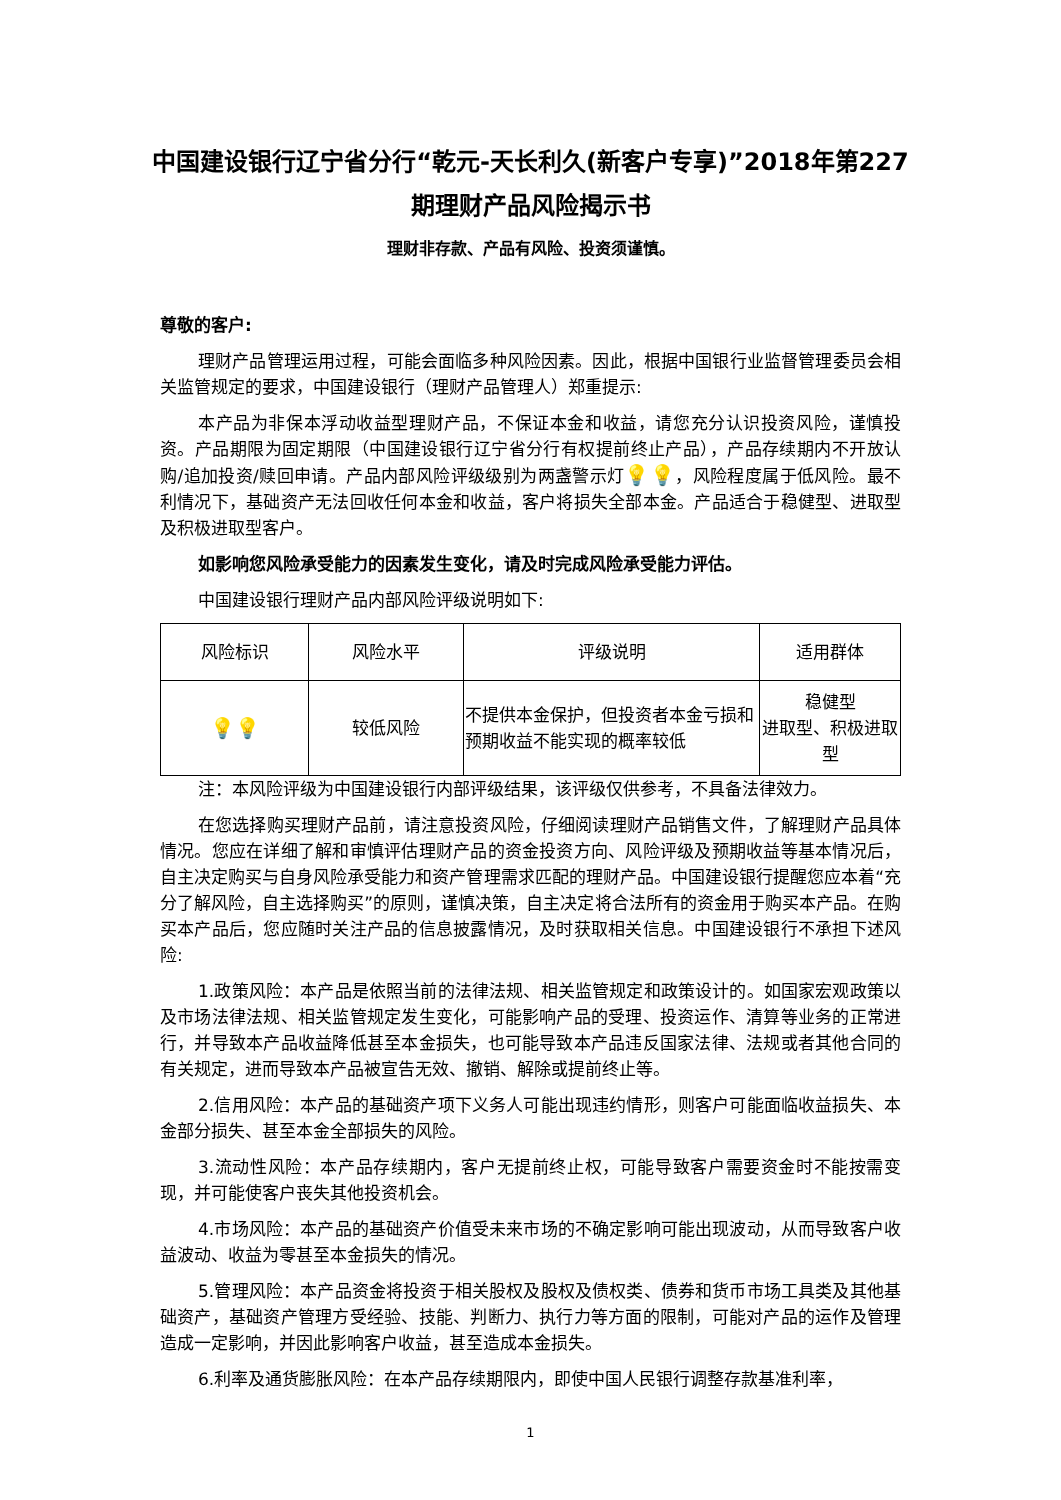中国建设银行辽宁省分行“乾元-天长利久(新客户专享)”2018年第227期理财产品风险揭示书
理财非存款、产品有风险、投资须谨慎。
尊敬的客户:
理财产品管理运用过程，可能会面临多种风险因素。因此，根据中国银行业监督管理委员会相关监管规定的要求，中国建设银行（理财产品管理人）郑重提示:
本产品为非保本浮动收益型理财产品，不保证本金和收益，请您充分认识投资风险，谨慎投资。产品期限为固定期限（中国建设银行辽宁省分行有权提前终止产品），产品存续期内不开放认购/追加投资/赎回申请。产品内部风险评级级别为两盏警示灯💡💡，风险程度属于低风险。最不利情况下，基础资产无法回收任何本金和收益，客户将损失全部本金。产品适合于稳健型、进取型及积极进取型客户。
如影响您风险承受能力的因素发生变化，请及时完成风险承受能力评估。
中国建设银行理财产品内部风险评级说明如下:
| 风险标识 | 风险水平 | 评级说明 | 适用群体 |
| --- | --- | --- | --- |
| 💡💡 | 较低风险 | 不提供本金保护，但投资者本金亏损和预期收益不能实现的概率较低 | 稳健型 进取型、积极进取型 |
注：本风险评级为中国建设银行内部评级结果，该评级仅供参考，不具备法律效力。
在您选择购买理财产品前，请注意投资风险，仔细阅读理财产品销售文件，了解理财产品具体情况。您应在详细了解和审慎评估理财产品的资金投资方向、风险评级及预期收益等基本情况后，自主决定购买与自身风险承受能力和资产管理需求匹配的理财产品。中国建设银行提醒您应本着“充分了解风险，自主选择购买”的原则，谨慎决策，自主决定将合法所有的资金用于购买本产品。在购买本产品后，您应随时关注产品的信息披露情况，及时获取相关信息。中国建设银行不承担下述风险:
1.政策风险：本产品是依照当前的法律法规、相关监管规定和政策设计的。如国家宏观政策以及市场法律法规、相关监管规定发生变化，可能影响产品的受理、投资运作、清算等业务的正常进行，并导致本产品收益降低甚至本金损失，也可能导致本产品违反国家法律、法规或者其他合同的有关规定，进而导致本产品被宣告无效、撤销、解除或提前终止等。
2.信用风险：本产品的基础资产项下义务人可能出现违约情形，则客户可能面临收益损失、本金部分损失、甚至本金全部损失的风险。
3.流动性风险：本产品存续期内，客户无提前终止权，可能导致客户需要资金时不能按需变现，并可能使客户丧失其他投资机会。
4.市场风险：本产品的基础资产价值受未来市场的不确定影响可能出现波动，从而导致客户收益波动、收益为零甚至本金损失的情况。
5.管理风险：本产品资金将投资于相关股权及股权及债权类、债券和货币市场工具类及其他基础资产，基础资产管理方受经验、技能、判断力、执行力等方面的限制，可能对产品的运作及管理造成一定影响，并因此影响客户收益，甚至造成本金损失。
6.利率及通货膨胀风险：在本产品存续期限内，即使中国人民银行调整存款基准利率，
1